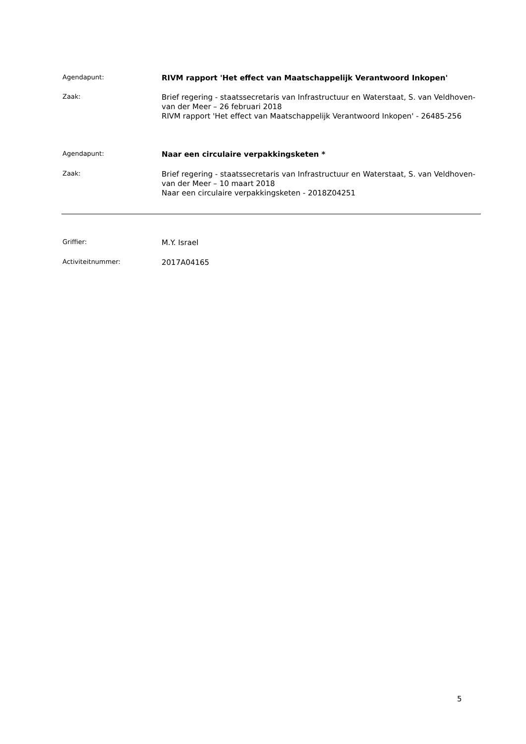Agendapunt:
RIVM rapport 'Het effect van Maatschappelijk Verantwoord Inkopen'
Zaak:
Brief regering - staatssecretaris van Infrastructuur en Waterstaat, S. van Veldhoven-van der Meer – 26 februari 2018
RIVM rapport 'Het effect van Maatschappelijk Verantwoord Inkopen' - 26485-256
Agendapunt:
Naar een circulaire verpakkingsketen *
Zaak:
Brief regering - staatssecretaris van Infrastructuur en Waterstaat, S. van Veldhoven-van der Meer – 10 maart 2018
Naar een circulaire verpakkingsketen - 2018Z04251
Griffier:
M.Y. Israel
Activiteitnummer:
2017A04165
5